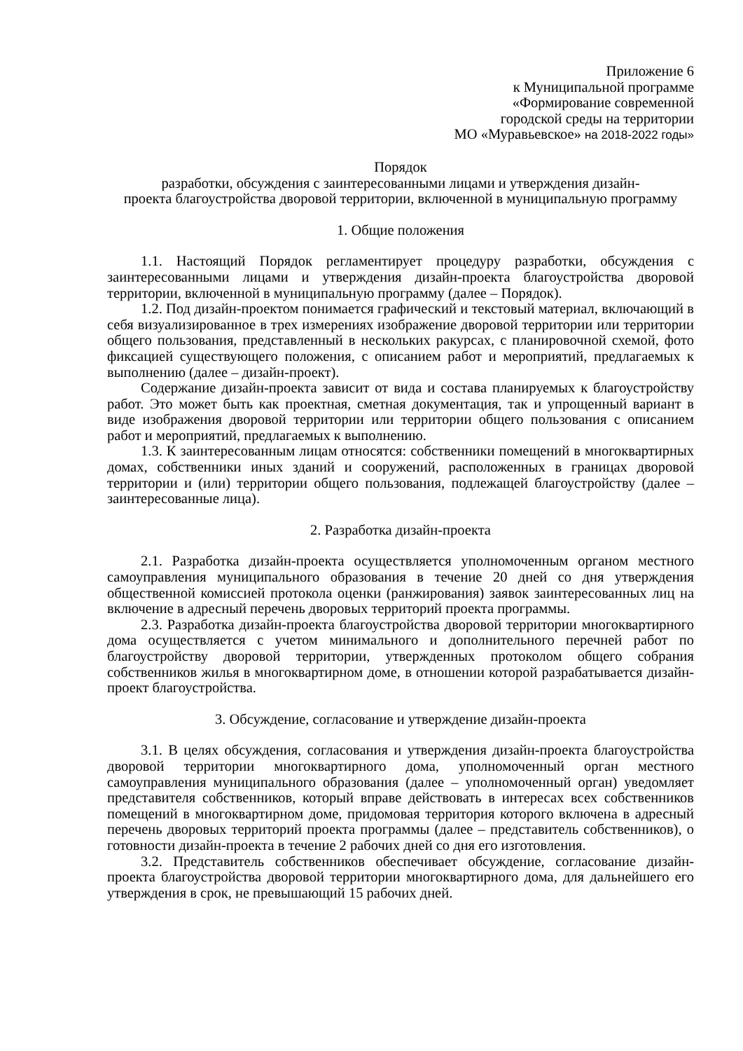Приложение 6
к Муниципальной программе
«Формирование современной
городской среды на территории
МО «Муравьевское» на 2018-2022 годы»
Порядок
разработки, обсуждения с заинтересованными лицами и утверждения дизайн-
проекта благоустройства дворовой территории, включенной в муниципальную программу
1. Общие положения
1.1. Настоящий Порядок регламентирует процедуру разработки, обсуждения с заинтересованными лицами и утверждения дизайн-проекта благоустройства дворовой территории, включенной в муниципальную программу (далее – Порядок).
1.2. Под дизайн-проектом понимается графический и текстовый материал, включающий в себя визуализированное в трех измерениях изображение дворовой территории или территории общего пользования, представленный в нескольких ракурсах, с планировочной схемой, фото фиксацией существующего положения, с описанием работ и мероприятий, предлагаемых к выполнению (далее – дизайн-проект).
Содержание дизайн-проекта зависит от вида и состава планируемых к благоустройству работ. Это может быть как проектная, сметная документация, так и упрощенный вариант в виде изображения дворовой территории или территории общего пользования с описанием работ и мероприятий, предлагаемых к выполнению.
1.3. К заинтересованным лицам относятся: собственники помещений в многоквартирных домах, собственники иных зданий и сооружений, расположенных в границах дворовой территории и (или) территории общего пользования, подлежащей благоустройству (далее – заинтересованные лица).
2. Разработка дизайн-проекта
2.1. Разработка дизайн-проекта осуществляется уполномоченным органом местного самоуправления муниципального образования в течение 20 дней со дня утверждения общественной комиссией протокола оценки (ранжирования) заявок заинтересованных лиц на включение в адресный перечень дворовых территорий проекта программы.
2.3. Разработка дизайн-проекта благоустройства дворовой территории многоквартирного дома осуществляется с учетом минимального и дополнительного перечней работ по благоустройству дворовой территории, утвержденных протоколом общего собрания собственников жилья в многоквартирном доме, в отношении которой разрабатывается дизайн-проект благоустройства.
3. Обсуждение, согласование и утверждение дизайн-проекта
3.1. В целях обсуждения, согласования и утверждения дизайн-проекта благоустройства дворовой территории многоквартирного дома, уполномоченный орган местного самоуправления муниципального образования (далее – уполномоченный орган) уведомляет представителя собственников, который вправе действовать в интересах всех собственников помещений в многоквартирном доме, придомовая территория которого включена в адресный перечень дворовых территорий проекта программы (далее – представитель собственников), о готовности дизайн-проекта в течение 2 рабочих дней со дня его изготовления.
3.2. Представитель собственников обеспечивает обсуждение, согласование дизайн-проекта благоустройства дворовой территории многоквартирного дома, для дальнейшего его утверждения в срок, не превышающий 15 рабочих дней.